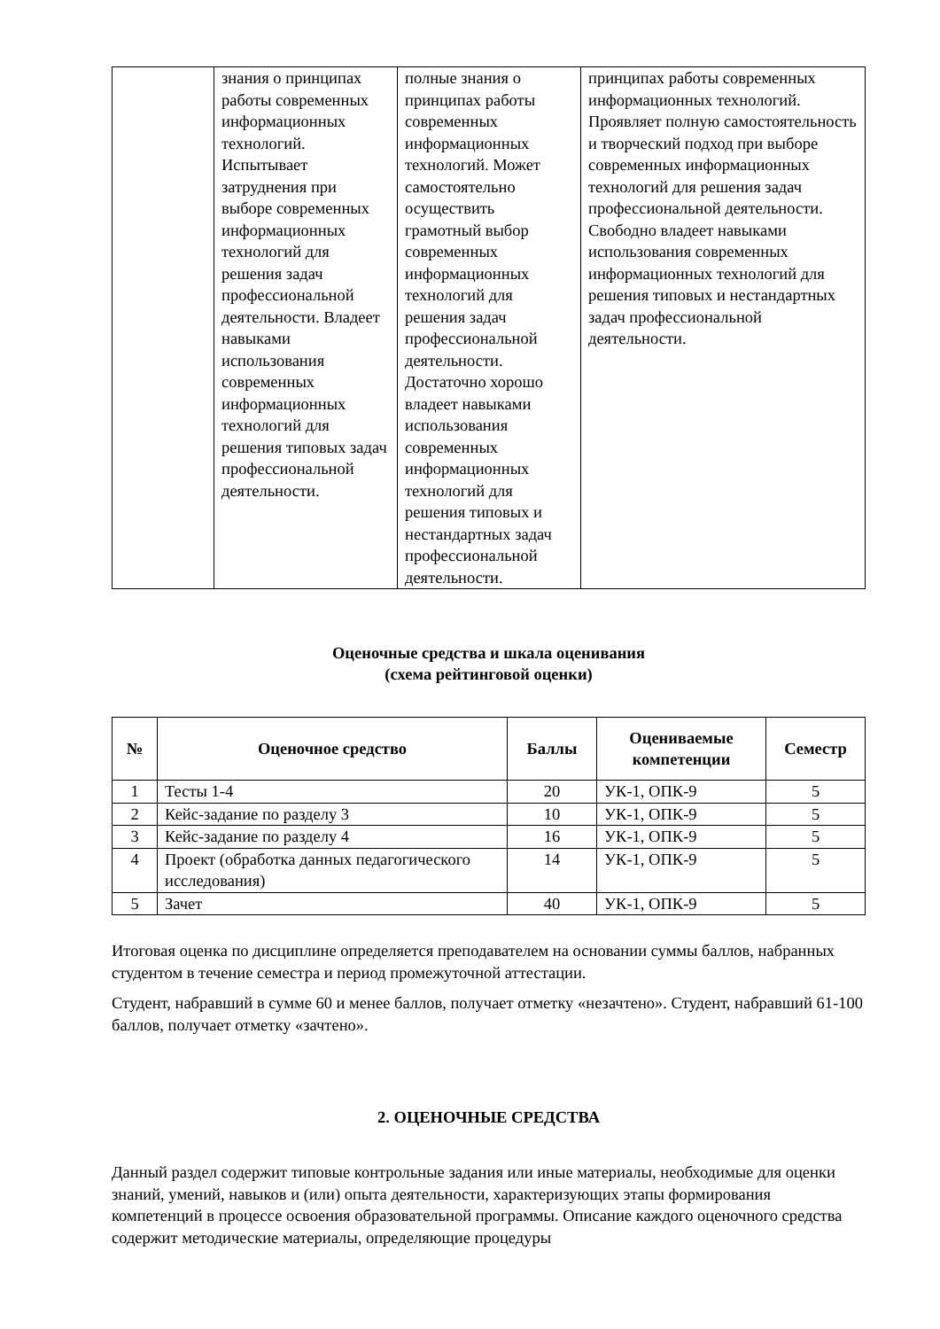| | знания о принципах работы современных информационных технологий. Испытывает затруднения при выборе современных информационных технологий для решения задач профессиональной деятельности. Владеет навыками использования современных информационных технологий для решения типовых задач профессиональной деятельности. | полные знания о принципах работы современных информационных технологий. Может самостоятельно осуществить грамотный выбор современных информационных технологий для решения задач профессиональной деятельности. Достаточно хорошо владеет навыками использования современных информационных технологий для решения типовых и нестандартных задач профессиональной деятельности. | принципах работы современных информационных технологий. Проявляет полную самостоятельность и творческий подход при выборе современных информационных технологий для решения задач профессиональной деятельности. Свободно владеет навыками использования современных информационных технологий для решения типовых и нестандартных задач профессиональной деятельности. |
Оценочные средства и шкала оценивания
(схема рейтинговой оценки)
| № | Оценочное средство | Баллы | Оцениваемые компетенции | Семестр |
| --- | --- | --- | --- | --- |
| 1 | Тесты 1-4 | 20 | УК-1, ОПК-9 | 5 |
| 2 | Кейс-задание по разделу 3 | 10 | УК-1, ОПК-9 | 5 |
| 3 | Кейс-задание по разделу 4 | 16 | УК-1, ОПК-9 | 5 |
| 4 | Проект (обработка данных педагогического исследования) | 14 | УК-1, ОПК-9 | 5 |
| 5 | Зачет | 40 | УК-1, ОПК-9 | 5 |
Итоговая оценка по дисциплине определяется преподавателем на основании суммы баллов, набранных студентом в течение семестра и период промежуточной аттестации.
Студент, набравший в сумме 60 и менее баллов, получает отметку «незачтено». Студент, набравший 61-100 баллов, получает отметку «зачтено».
2. ОЦЕНОЧНЫЕ СРЕДСТВА
Данный раздел содержит типовые контрольные задания или иные материалы, необходимые для оценки знаний, умений, навыков и (или) опыта деятельности, характеризующих этапы формирования компетенций в процессе освоения образовательной программы. Описание каждого оценочного средства содержит методические материалы, определяющие процедуры